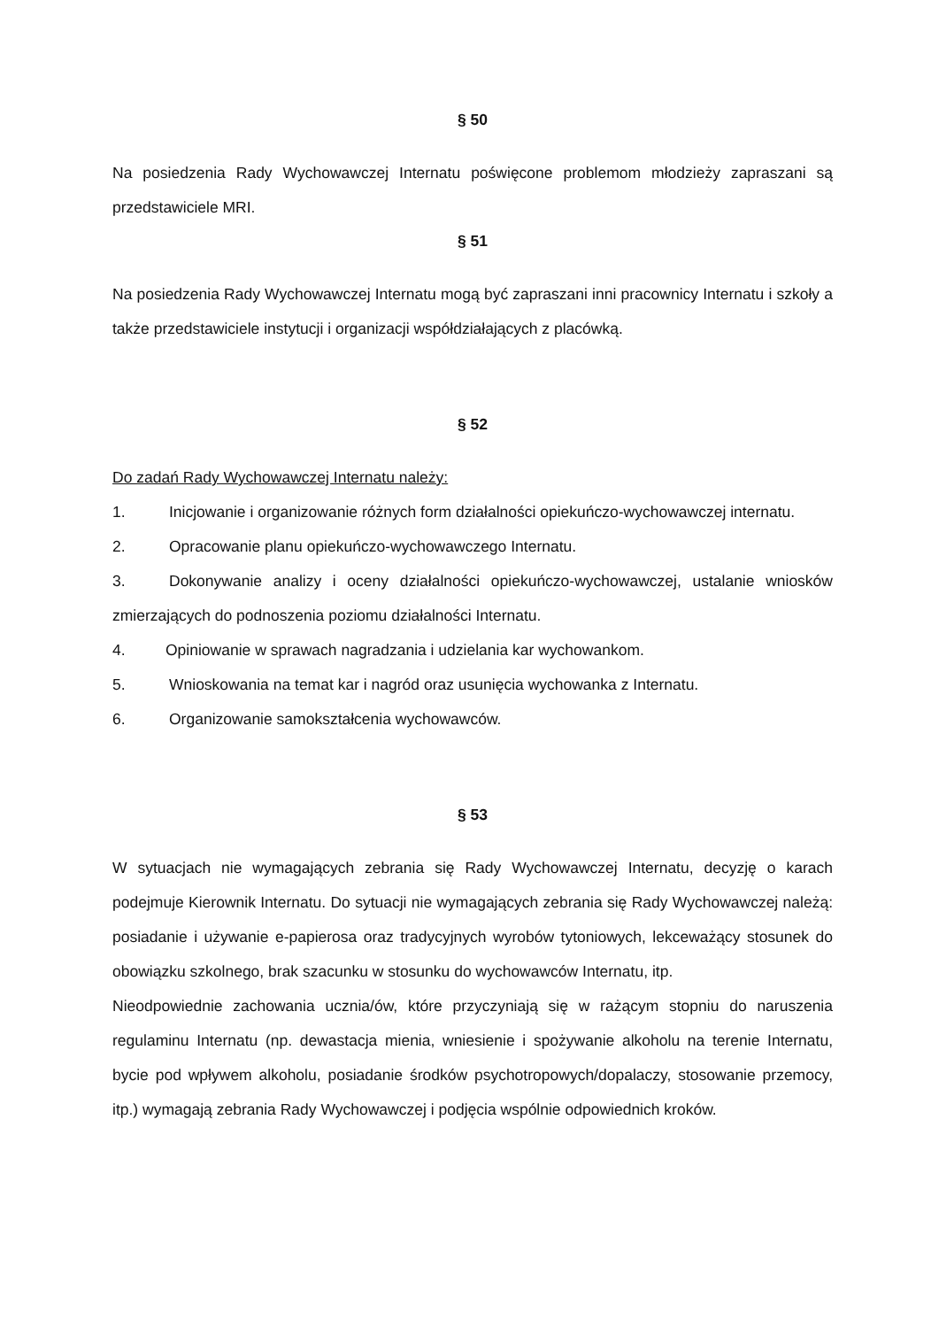§ 50
Na posiedzenia Rady Wychowawczej Internatu poświęcone problemom młodzieży zapraszani są przedstawiciele MRI.
§ 51
Na posiedzenia Rady Wychowawczej Internatu mogą być zapraszani inni pracownicy Internatu i szkoły a także przedstawiciele instytucji i organizacji współdziałających z placówką.
§ 52
Do zadań Rady Wychowawczej Internatu należy:
1. Inicjowanie i organizowanie różnych form działalności opiekuńczo-wychowawczej internatu.
2. Opracowanie planu opiekuńczo-wychowawczego Internatu.
3. Dokonywanie analizy i oceny działalności opiekuńczo-wychowawczej, ustalanie wniosków zmierzających do podnoszenia poziomu działalności Internatu.
4. Opiniowanie w sprawach nagradzania i udzielania kar wychowankom.
5. Wnioskowania na temat kar i nagród oraz usunięcia wychowanka z Internatu.
6. Organizowanie samokształcenia wychowawców.
§ 53
W sytuacjach nie wymagających zebrania się Rady Wychowawczej Internatu, decyzję o karach podejmuje Kierownik Internatu. Do sytuacji nie wymagających zebrania się Rady Wychowawczej należą: posiadanie i używanie e-papierosa oraz tradycyjnych wyrobów tytoniowych, lekceważący stosunek do obowiązku szkolnego, brak szacunku w stosunku do wychowawców Internatu, itp.
Nieodpowiednie zachowania ucznia/ów, które przyczyniają się w rażącym stopniu do naruszenia regulaminu Internatu (np. dewastacja mienia, wniesienie i spożywanie alkoholu na terenie Internatu, bycie pod wpływem alkoholu, posiadanie środków psychotropowych/dopalaczy, stosowanie przemocy, itp.) wymagają zebrania Rady Wychowawczej i podjęcia wspólnie odpowiednich kroków.